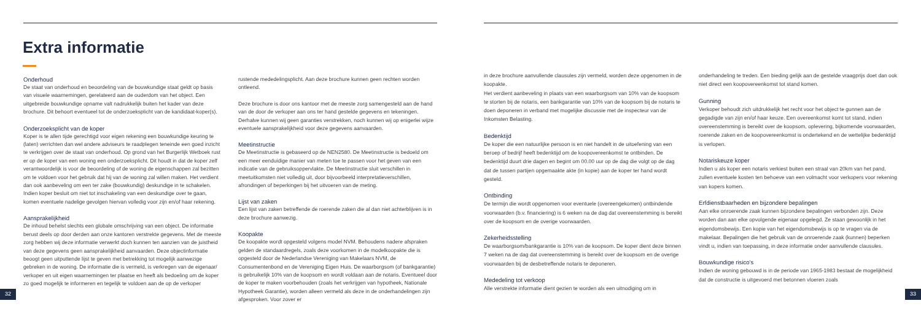Extra informatie
Onderhoud
De staat van onderhoud en beoordeling van de bouwkundige staat geldt op basis van visuele waarnemingen, gerelateerd aan de ouderdom van het object. Een uitgebreide bouwkundige opname valt nadrukkelijk buiten het kader van deze brochure. Dit behoort eventueel tot de onderzoeksplicht van de kandidaat-koper(s).
Onderzoeksplicht van de koper
Koper is te allen tijde gerechtigd voor eigen rekening een bouwkundige keuring te (laten) verrichten dan wel andere adviseurs te raadplegen teneinde een goed inzicht te verkrijgen over de staat van onderhoud. Op grond van het Burgerlijk Wetboek rust er op de koper van een woning een onderzoeksplicht. Dit houdt in dat de koper zelf verantwoordelijk is voor de beoordeling of de woning de eigenschappen zal bezitten om te voldoen voor het gebruik dat hij van de woning zal willen maken. Het verdient dan ook aanbeveling om een ter zake (bouwkundig) deskundige in te schakelen. Indien koper besluit om niet tot inschakeling van een deskundige over te gaan, komen eventuele nadelige gevolgen hiervan volledig voor zijn en/of haar rekening.
Aansprakelijkheid
De inhoud behelst slechts een globale omschrijving van een object. De informatie berust deels op door derden aan onze kantoren verstrekte gegevens. Met de meeste zorg hebben wij deze informatie verwerkt doch kunnen ten aanzien van de juistheid van deze gegevens geen aansprakelijkheid aanvaarden. Deze objectinformatie beoogt geen uitputtende lijst te geven met betrekking tot mogelijk aanwezige gebreken in de woning. De informatie die is vermeld, is verkregen van de eigenaar/ verkoper en uit eigen waarnemingen ter plaatse en heeft als bedoeling om de koper zo goed mogelijk te informeren en tegelijk te voldoen aan de op de verkoper
rustende mededelingsplicht. Aan deze brochure kunnen geen rechten worden ontleend.
Deze brochure is door ons kantoor met de meeste zorg samengesteld aan de hand van de door de verkoper aan ons ter hand gestelde gegevens en tekeningen. Derhalve kunnen wij geen garanties verstrekken, noch kunnen wij op enigerlei wijze eventuele aansprakelijkheid voor deze gegevens aanvaarden.
Meetinstructie
De Meetinstructie is gebaseerd op de NEN2580. De Meetinstructie is bedoeld om een meer eenduidige manier van meten toe te passen voor het geven van een indicatie van de gebruiksoppervlakte. De Meetinstructie sluit verschillen in meetuitkomsten niet volledig uit, door bijvoorbeeld interpretatieverschillen, afrondingen of beperkingen bij het uitvoeren van de meting.
Lijst van zaken
Een lijst van zaken betreffende de roerende zaken die al dan niet achterblijven is in deze brochure aanwezig.
Koopakte
De koopakte wordt opgesteld volgens model NVM. Behoudens nadere afspraken gelden de standaardregels, zoals deze voorkomen in de modelkoopakte die is opgesteld door de Nederlandse Vereniging van Makelaars NVM, de Consumentenbond en de Vereniging Eigen Huis. De waarborgsom (of bankgarantie) is gebruikelijk 10% van de koopsom en wordt voldaan aan de notaris. Eventueel door de koper te maken voorbehouden (zoals het verkrijgen van hypotheek, Nationale Hypotheek Garantie), worden alleen vermeld als deze in de onderhandelingen zijn afgesproken. Voor zover er
32
in deze brochure aanvullende clausules zijn vermeld, worden deze opgenomen in de koopakte.
Het verdient aanbeveling in plaats van een waarborgsom van 10% van de koopsom te storten bij de notaris, een bankgarantie van 10% van de koopsom bij de notaris te doen deponeren in verband met mogelijke discussie met de inspecteur van de Inkomsten Belasting.
Bedenktijd
De koper die een natuurlijke persoon is en niet handelt in de uitoefening van een beroep of bedrijf heeft bedenktijd om de koopovereenkomst te ontbinden. De bedenktijd duurt drie dagen en begint om 00.00 uur op de dag die volgt op de dag dat de tussen partijen opgemaakte akte (in kopie) aan de koper ter hand wordt gesteld.
Ontbinding
De termijn die wordt opgenomen voor eventuele (overeengekomen) ontbindende voorwaarden (b.v. financiering) is 6 weken na de dag dat overeenstemming is bereikt over de koopsom en de overige voorwaarden.
Zekerheidsstelling
De waarborgsom/bankgarantie is 10% van de koopsom. De koper dient deze binnen 7 weken na de dag dat overeenstemming is bereikt over de koopsom en de overige voorwaarden bij de desbetreffende notaris te deponeren.
Mededeling tot verkoop
Alle verstrekte informatie dient gezien te worden als een uitnodiging om in
onderhandeling te treden. Een bieding gelijk aan de gestelde vraagprijs doet dan ook niet direct een koopovereenkomst tot stand komen.
Gunning
Verkoper behoudt zich uitdrukkelijk het recht voor het object te gunnen aan de gegadigde van zijn en/of haar keuze. Een overeenkomst komt tot stand, indien overeenstemming is bereikt over de koopsom, oplevering, bijkomende voorwaarden, roerende zaken en de koopovereenkomst is ondertekend en de wettelijke bedenktijd is verlopen.
Notariskeuze koper
Indien u als koper een notaris verkiest buiten een straal van 20km van het pand, zullen eventuele kosten ten behoeve van een volmacht voor verkopers voor rekening van kopers komen.
Erfdienstbaarheden en bijzondere bepalingen
Aan elke onroerende zaak kunnen bijzondere bepalingen verbonden zijn. Deze worden dan aan elke opvolgende eigenaar opgelegd. Ze staan gewoonlijk in het eigendomsbewijs. Een kopie van het eigendomsbewijs is op te vragen via de makelaar. Bepalingen die het gebruik van de onroerende zaak (kunnen) beperken vindt u, indien van toepassing, in deze informatie onder aanvullende clausules.
Bouwkundige risico's
Indien de woning gebouwd is in de periode van 1965-1983 bestaat de mogelijkheid dat de constructie is uitgevoerd met betonnen vloeren zoals
33